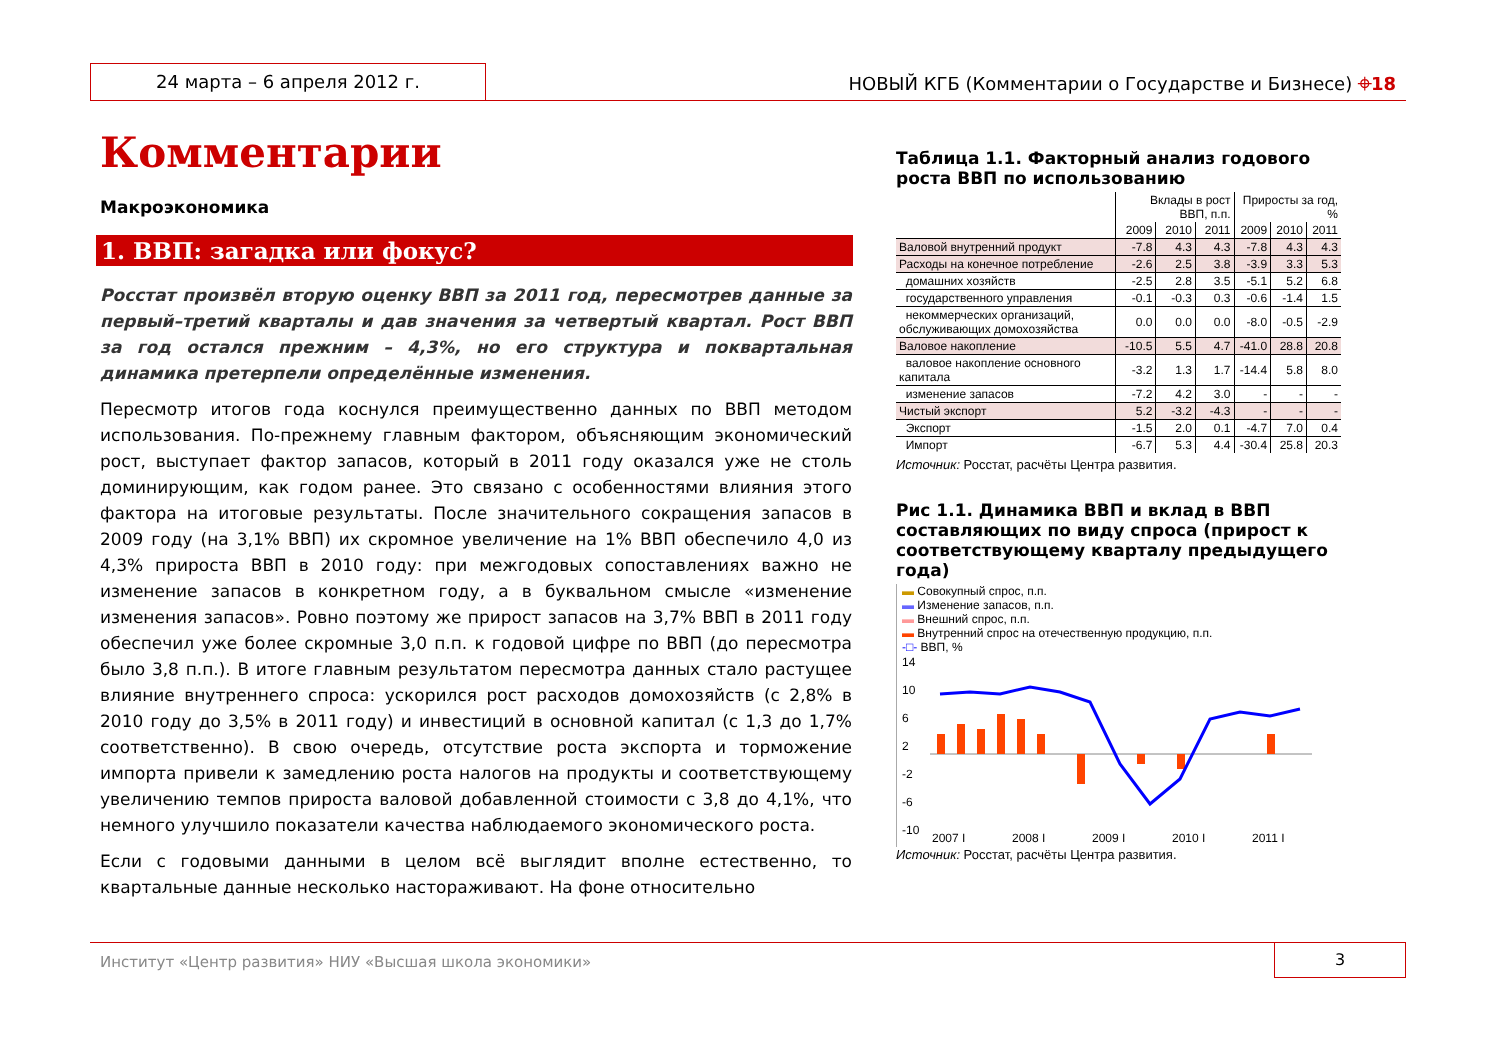24 марта – 6 апреля 2012 г.
НОВЫЙ КГБ (Комментарии о Государстве и Бизнесе) ⌖18
Комментарии
Макроэкономика
1. ВВП: загадка или фокус?
Росстат произвёл вторую оценку ВВП за 2011 год, пересмотрев данные за первый–третий кварталы и дав значения за четвертый квартал. Рост ВВП за год остался прежним – 4,3%, но его структура и поквартальная динамика претерпели определённые изменения.
Пересмотр итогов года коснулся преимущественно данных по ВВП методом использования. По-прежнему главным фактором, объясняющим экономический рост, выступает фактор запасов, который в 2011 году оказался уже не столь доминирующим, как годом ранее. Это связано с особенностями влияния этого фактора на итоговые результаты. После значительного сокращения запасов в 2009 году (на 3,1% ВВП) их скромное увеличение на 1% ВВП обеспечило 4,0 из 4,3% прироста ВВП в 2010 году: при межгодовых сопоставлениях важно не изменение запасов в конкретном году, а в буквальном смысле «изменение изменения запасов». Ровно поэтому же прирост запасов на 3,7% ВВП в 2011 году обеспечил уже более скромные 3,0 п.п. к годовой цифре по ВВП (до пересмотра было 3,8 п.п.). В итоге главным результатом пересмотра данных стало растущее влияние внутреннего спроса: ускорился рост расходов домохозяйств (с 2,8% в 2010 году до 3,5% в 2011 году) и инвестиций в основной капитал (с 1,3 до 1,7% соответственно). В свою очередь, отсутствие роста экспорта и торможение импорта привели к замедлению роста налогов на продукты и соответствующему увеличению темпов прироста валовой добавленной стоимости с 3,8 до 4,1%, что немного улучшило показатели качества наблюдаемого экономического роста.
Если с годовыми данными в целом всё выглядит вполне естественно, то квартальные данные несколько настораживают. На фоне относительно
Таблица 1.1. Факторный анализ годового роста ВВП по использованию
| | Вклады в рост ВВП, п.п. | | | Приросты за год, % | | |
| --- | --- | --- | --- | --- | --- | --- |
| | 2009 | 2010 | 2011 | 2009 | 2010 | 2011 |
| Валовой внутренний продукт | -7.8 | 4.3 | 4.3 | -7.8 | 4.3 | 4.3 |
| Расходы на конечное потребление | -2.6 | 2.5 | 3.8 | -3.9 | 3.3 | 5.3 |
| домашних хозяйств | -2.5 | 2.8 | 3.5 | -5.1 | 5.2 | 6.8 |
| государственного управления | -0.1 | -0.3 | 0.3 | -0.6 | -1.4 | 1.5 |
| некоммерческих организаций, обслуживающих домохозяйства | 0.0 | 0.0 | 0.0 | -8.0 | -0.5 | -2.9 |
| Валовое накопление | -10.5 | 5.5 | 4.7 | -41.0 | 28.8 | 20.8 |
| валовое накопление основного капитала | -3.2 | 1.3 | 1.7 | -14.4 | 5.8 | 8.0 |
| изменение запасов | -7.2 | 4.2 | 3.0 | - | - | - |
| Чистый экспорт | 5.2 | -3.2 | -4.3 | - | - | - |
| Экспорт | -1.5 | 2.0 | 0.1 | -4.7 | 7.0 | 0.4 |
| Импорт | -6.7 | 5.3 | 4.4 | -30.4 | 25.8 | 20.3 |
Источник: Росстат, расчёты Центра развития.
Рис 1.1. Динамика ВВП и вклад в ВВП составляющих по виду спроса (прирост к соответствующему кварталу предыдущего года)
▬ Совокупный спрос, п.п.
▬ Изменение запасов, п.п.
▬ Внешний спрос, п.п.
▬ Внутренний спрос на отечественную продукцию, п.п.
-□- ВВП, %
14
10
6
2
-2
-6
-10
2007 I
2008 I
2009 I
2010 I
2011 I
Источник: Росстат, расчёты Центра развития.
Институт «Центр развития» НИУ «Высшая школа экономики»
3